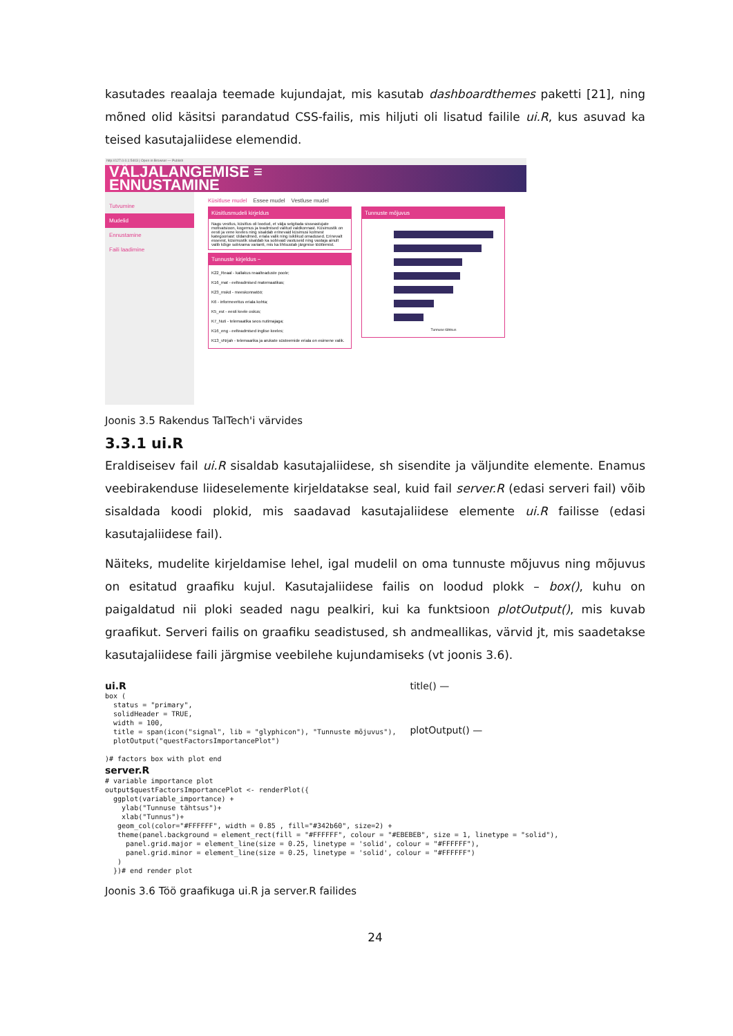kasutades reaalaja teemade kujundajat, mis kasutab dashboardthemes paketti [21], ning mõned olid käsitsi parandatud CSS-failis, mis hiljuti oli lisatud failile ui.R, kus asuvad ka teised kasutajaliidese elemendid.
http://127.0.0.1:5403 | Open in Browser — Publish
VÄLJALANGEMISE ≡
ENNUSTAMINE
Tutvumine
Mudelid
Ennustamine
Faili laadimine
Küsitluse mudel Essee mudel Vestluse mudel
Küsitlusmudeli kirjeldus
Nagu vestlus, küsitlus oli loodud, et välja selgitada sisseastujate motivatsioon, kogemus ja teadmised valitud valdkonnast. Küsimustik on eesti ja vene keeles ning sisaldab erinevaid küsimusi kolmest kategooriast: üldandmed, eriala valik ning isiklikud omadused. Erinevalt esseest, küsimustik sisaldab ka sobivaid vastuseid ning vastaja ainult valib kõige sobivama varianti, mis ka lihtsustab järgmise töötlemist.
Tunnuste kirjeldus −
K22_Reaal - kallakus reaalteaduste poole;
K16_mat - eelteadmised matemaatikas;
K23_mskd - meeskonnatöö;
K6 - informeeritus eriala kohta;
K5_est - eesti keele oskus;
K7_Nuti - telemaatika seos nutimajaga;
K16_eng - eelteadmised inglise keeles;
K13_vNrjah - telemaarika ja arukate süsteemide eriala on esimene valik.
Tunnuste mõjuvus
Tunnuse tähtsus
Joonis 3.5 Rakendus TalTech'i värvides
3.3.1 ui.R
Eraldiseisev fail ui.R sisaldab kasutajaliidese, sh sisendite ja väljundite elemente. Enamus veebirakenduse liideselemente kirjeldatakse seal, kuid fail server.R (edasi serveri fail) võib sisaldada koodi plokid, mis saadavad kasutajaliidese elemente ui.R failisse (edasi kasutajaliidese fail).
Näiteks, mudelite kirjeldamise lehel, igal mudelil on oma tunnuste mõjuvus ning mõjuvus on esitatud graafiku kujul. Kasutajaliidese failis on loodud plokk – box(), kuhu on paigaldatud nii ploki seaded nagu pealkiri, kui ka funktsioon plotOutput(), mis kuvab graafikut. Serveri failis on graafiku seadistused, sh andmeallikas, värvid jt, mis saadetakse kasutajaliidese faili järgmise veebilehe kujundamiseks (vt joonis 3.6).
ui.R
box (
  status = "primary",
  solidHeader = TRUE,
  width = 100,
  title = span(icon("signal", lib = "glyphicon"), "Tunnuste mõjuvus"),
  plotOutput("questFactorsImportancePlot")

)# factors box with plot end
title() —
plotOutput() —
server.R
# variable importance plot
output$questFactorsImportancePlot <- renderPlot({
  ggplot(variable_importance) +
    ylab("Tunnuse tähtsus")+
    xlab("Tunnus")+
   geom_col(color="#FFFFFF", width = 0.85 , fill="#342b60", size=2) +
   theme(panel.background = element_rect(fill = "#FFFFFF", colour = "#EBEBEB", size = 1, linetype = "solid"),
     panel.grid.major = element_line(size = 0.25, linetype = 'solid', colour = "#FFFFFF"),
     panel.grid.minor = element_line(size = 0.25, linetype = 'solid', colour = "#FFFFFF")
   )
  })# end render plot
Joonis 3.6 Töö graafikuga ui.R ja server.R failides
24